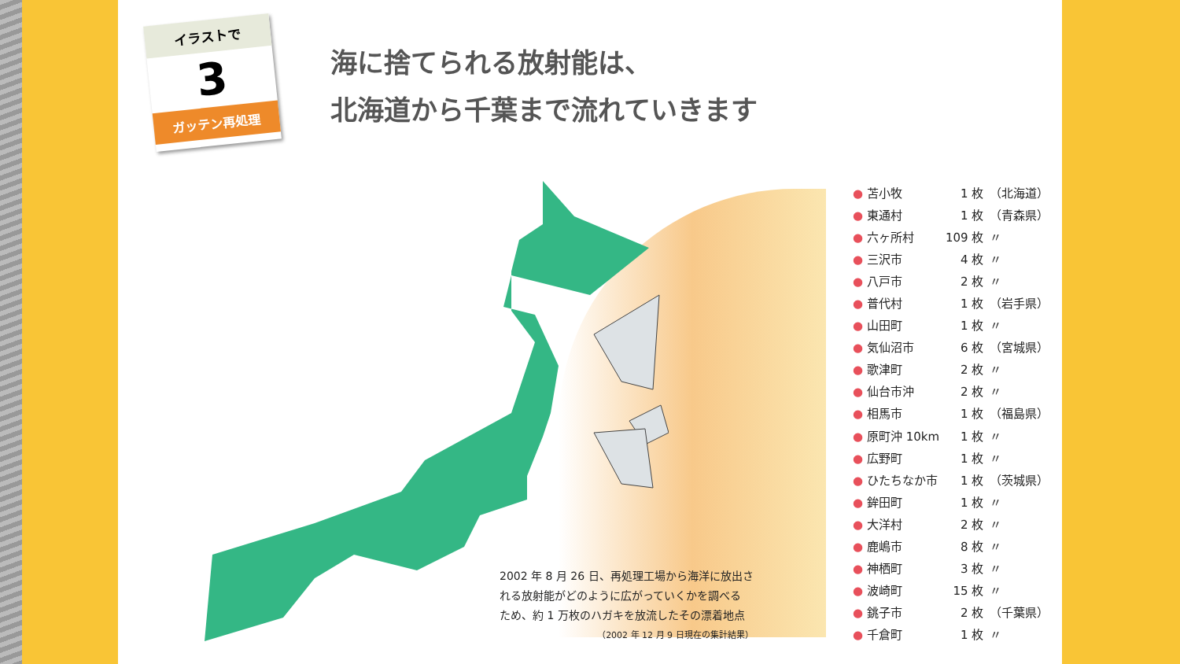イラストで
3
ガッテン再処理
海に捨てられる放射能は、
北海道から千葉まで流れていきます
2002 年 8 月 26 日、再処理工場から海洋に放出さ
れる放射能がどのように広がっていくかを調べる
ため、約 1 万枚のハガキを放流したその漂着地点
（2002 年 12 月 9 日現在の集計結果）
| ● 苫小牧 | 1 枚 | （北海道） |
| ● 東通村 | 1 枚 | （青森県） |
| ● 六ヶ所村 | 109 枚 | 〃 |
| ● 三沢市 | 4 枚 | 〃 |
| ● 八戸市 | 2 枚 | 〃 |
| ● 普代村 | 1 枚 | （岩手県） |
| ● 山田町 | 1 枚 | 〃 |
| ● 気仙沼市 | 6 枚 | （宮城県） |
| ● 歌津町 | 2 枚 | 〃 |
| ● 仙台市沖 | 2 枚 | 〃 |
| ● 相馬市 | 1 枚 | （福島県） |
| ● 原町沖 10km | 1 枚 | 〃 |
| ● 広野町 | 1 枚 | 〃 |
| ● ひたちなか市 | 1 枚 | （茨城県） |
| ● 鉾田町 | 1 枚 | 〃 |
| ● 大洋村 | 2 枚 | 〃 |
| ● 鹿嶋市 | 8 枚 | 〃 |
| ● 神栖町 | 3 枚 | 〃 |
| ● 波崎町 | 15 枚 | 〃 |
| ● 銚子市 | 2 枚 | （千葉県） |
| ● 千倉町 | 1 枚 | 〃 |